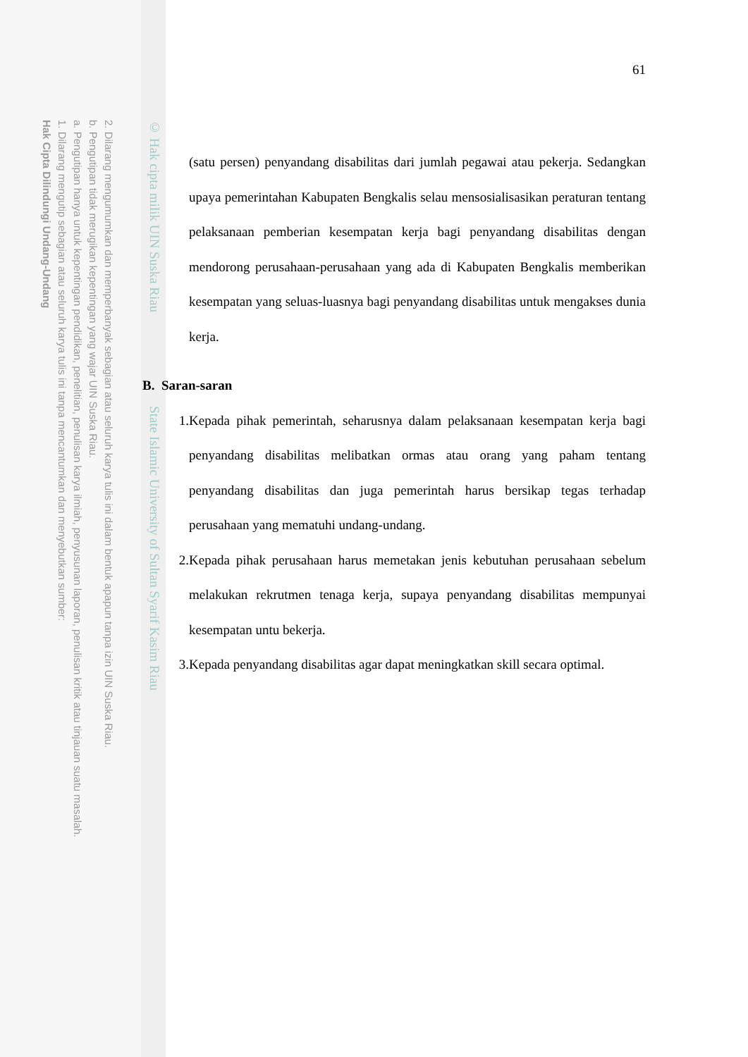2. Dilarang mengumumkan dan memperbanyak sebagian atau seluruh karya tulis ini dalam bentuk apapun tanpa izin UIN Suska Riau.
b. Pengutipan tidak merugikan kepentingan yang wajar UIN Suska Riau.
a. Pengutipan hanya untuk kepentingan pendidikan, penelitian, penulisan karya ilmiah, penyusunan laporan, penulisan kritik atau tinjauan suatu masalah.
1. Dilarang mengutip sebagian atau seluruh karya tulis ini tanpa mencantumkan dan menyebutkan sumber:
Hak Cipta Dilindungi Undang-Undang
© Hak cipta milik UIN Suska Riau State Islamic University of Sultan Syarif Kasim Riau
61
(satu persen) penyandang disabilitas dari jumlah pegawai atau pekerja. Sedangkan upaya pemerintahan Kabupaten Bengkalis selau mensosialisasikan peraturan tentang pelaksanaan pemberian kesempatan kerja bagi penyandang disabilitas dengan mendorong perusahaan-perusahaan yang ada di Kabupaten Bengkalis memberikan kesempatan yang seluas-luasnya bagi penyandang disabilitas untuk mengakses dunia kerja.
B. Saran-saran
1. Kepada pihak pemerintah, seharusnya dalam pelaksanaan kesempatan kerja bagi penyandang disabilitas melibatkan ormas atau orang yang paham tentang penyandang disabilitas dan juga pemerintah harus bersikap tegas terhadap perusahaan yang mematuhi undang-undang.
2. Kepada pihak perusahaan harus memetakan jenis kebutuhan perusahaan sebelum melakukan rekrutmen tenaga kerja, supaya penyandang disabilitas mempunyai kesempatan untu bekerja.
3. Kepada penyandang disabilitas agar dapat meningkatkan skill secara optimal.